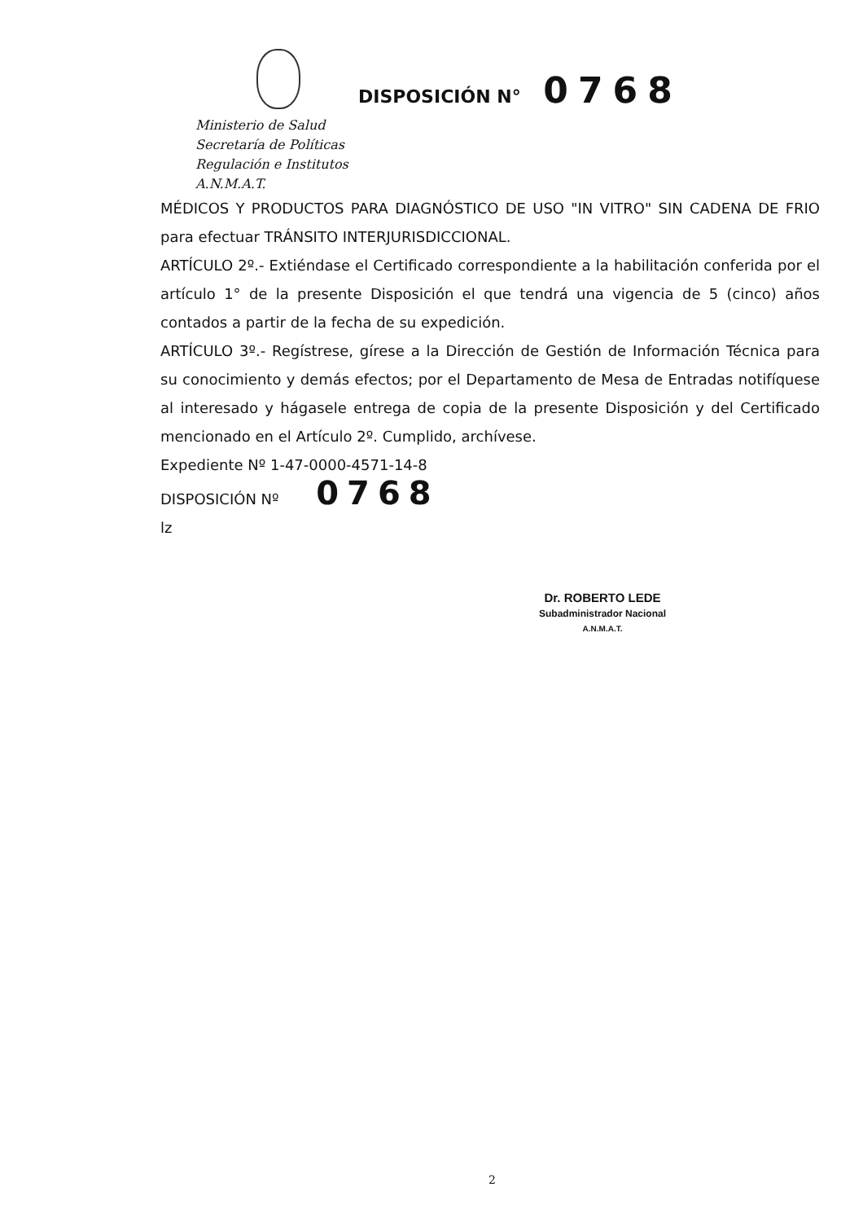Ministerio de Salud
Secretaría de Políticas
Regulación e Institutos
A.N.M.A.T.
DISPOSICIÓN N° 0768
MÉDICOS Y PRODUCTOS PARA DIAGNÓSTICO DE USO "IN VITRO" SIN CADENA DE FRIO para efectuar TRÁNSITO INTERJURISDICCIONAL.
ARTÍCULO 2º.- Extiéndase el Certificado correspondiente a la habilitación conferida por el artículo 1° de la presente Disposición el que tendrá una vigencia de 5 (cinco) años contados a partir de la fecha de su expedición.
ARTÍCULO 3º.- Regístrese, gírese a la Dirección de Gestión de Información Técnica para su conocimiento y demás efectos; por el Departamento de Mesa de Entradas notifíquese al interesado y hágasele entrega de copia de la presente Disposición y del Certificado mencionado en el Artículo 2º. Cumplido, archívese.
Expediente Nº 1-47-0000-4571-14-8
DISPOSICIÓN Nº 0768
lz
Dr. ROBERTO LEDE
Subadministrador Nacional
A.N.M.A.T.
2